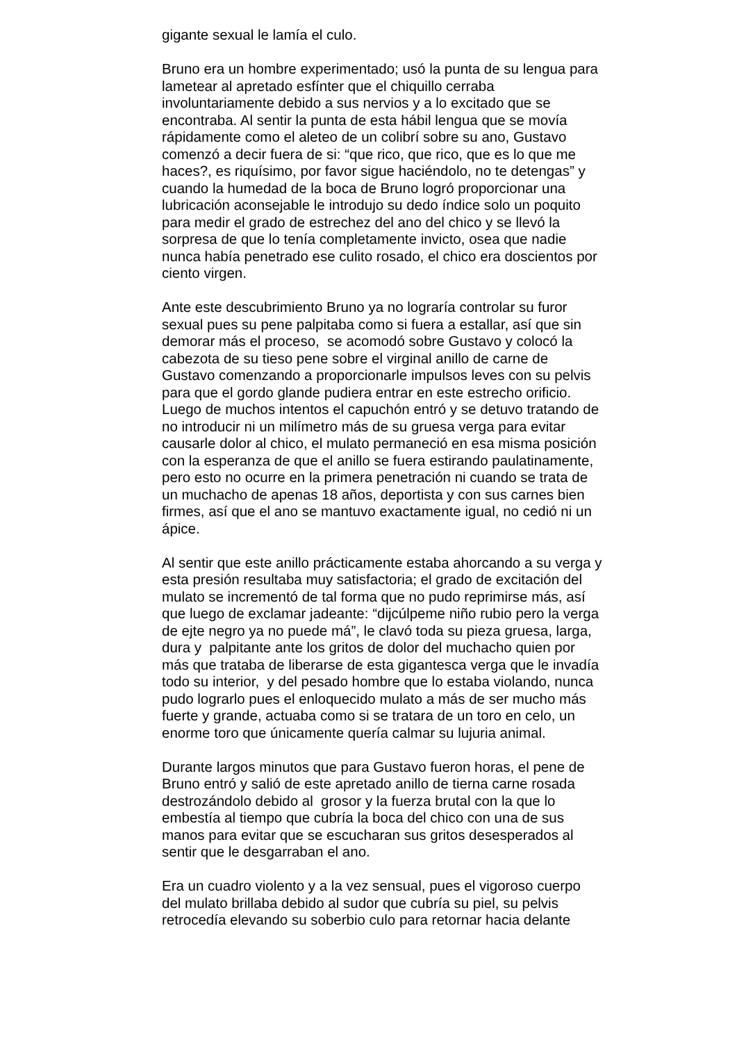gigante sexual le lamía el culo.
Bruno era un hombre experimentado; usó la punta de su lengua para
lametear al apretado esfínter que el chiquillo cerraba
involuntariamente debido a sus nervios y a lo excitado que se
encontraba. Al sentir la punta de esta hábil lengua que se movía
rápidamente como el aleteo de un colibrí sobre su ano, Gustavo
comenzó a decir fuera de si: “que rico, que rico, que es lo que me
haces?, es riquísimo, por favor sigue haciéndolo, no te detengas” y
cuando la humedad de la boca de Bruno logró proporcionar una
lubricación aconsejable le introdujo su dedo índice solo un poquito
para medir el grado de estrechez del ano del chico y se llevó la
sorpresa de que lo tenía completamente invicto, osea que nadie
nunca había penetrado ese culito rosado, el chico era doscientos por
ciento virgen.
Ante este descubrimiento Bruno ya no lograría controlar su furor
sexual pues su pene palpitaba como si fuera a estallar, así que sin
demorar más el proceso, se acomodó sobre Gustavo y colocó la
cabezota de su tieso pene sobre el virginal anillo de carne de
Gustavo comenzando a proporcionarle impulsos leves con su pelvis
para que el gordo glande pudiera entrar en este estrecho orificio.
Luego de muchos intentos el capuchón entró y se detuvo tratando de
no introducir ni un milímetro más de su gruesa verga para evitar
causarle dolor al chico, el mulato permaneció en esa misma posición
con la esperanza de que el anillo se fuera estirando paulatinamente,
pero esto no ocurre en la primera penetración ni cuando se trata de
un muchacho de apenas 18 años, deportista y con sus carnes bien
firmes, así que el ano se mantuvo exactamente igual, no cedió ni un
ápice.
Al sentir que este anillo prácticamente estaba ahorcando a su verga y
esta presión resultaba muy satisfactoria; el grado de excitación del
mulato se incrementó de tal forma que no pudo reprimirse más, así
que luego de exclamar jadeante: “dijcúlpeme niño rubio pero la verga
de ejte negro ya no puede má”, le clavó toda su pieza gruesa, larga,
dura y palpitante ante los gritos de dolor del muchacho quien por
más que trataba de liberarse de esta gigantesca verga que le invadía
todo su interior, y del pesado hombre que lo estaba violando, nunca
pudo lograrlo pues el enloquecido mulato a más de ser mucho más
fuerte y grande, actuaba como si se tratara de un toro en celo, un
enorme toro que únicamente quería calmar su lujuria animal.
Durante largos minutos que para Gustavo fueron horas, el pene de
Bruno entró y salió de este apretado anillo de tierna carne rosada
destrozándolo debido al grosor y la fuerza brutal con la que lo
embestía al tiempo que cubría la boca del chico con una de sus
manos para evitar que se escucharan sus gritos desesperados al
sentir que le desgarraban el ano.
Era un cuadro violento y a la vez sensual, pues el vigoroso cuerpo
del mulato brillaba debido al sudor que cubría su piel, su pelvis
retrocedía elevando su soberbio culo para retornar hacia delante